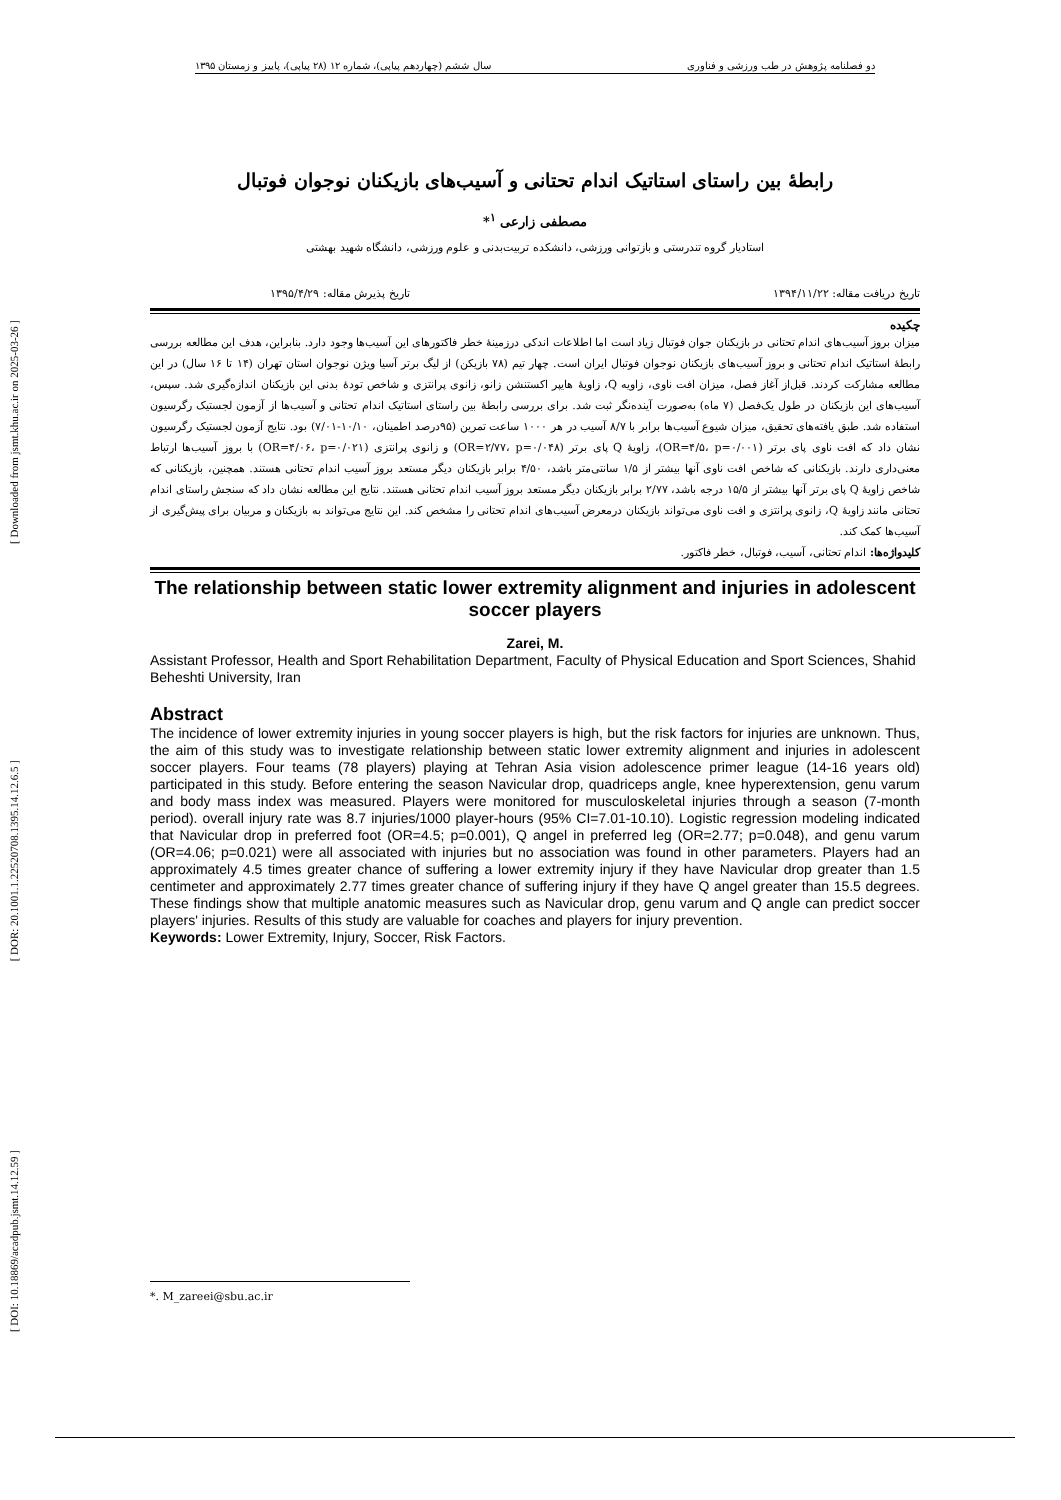[ Downloaded from jsmt.khu.ac.ir on 2025-03-26 ]
[ DOR: 20.1001.1.22520708.1395.14.12.6.5 ]
[ DOI: 10.18869/acadpub.jsmt.14.12.59 ]
دو فصلنامه پژوهش در طب ورزشی و فناوری سال ششم (چهاردهم پیاپی)، شماره ۱۲ (۲۸ پیاپی)، پاییز و زمستان ۱۳۹۵
رابطۀ بین راستای استاتیک اندام تحتانی و آسیب‌های بازیکنان نوجوان فوتبال
مصطفی زارعی <sup>۱</sup>*
استادیار گروه تندرستی و بازتوانی ورزشی، دانشکده تربیت‌بدنی و علوم ورزشی، دانشگاه شهید بهشتی
تاریخ دریافت مقاله: ۱۳۹۴/۱۱/۲۲ تاریخ پذیرش مقاله: ۱۳۹۵/۴/۲۹
چکیده
میزان بروز آسیب‌های اندام تحتانی در بازیکنان جوان فوتبال زیاد است اما اطلاعات اندکی درزمینۀ خطر فاکتورهای این آسیب‌ها وجود دارد. بنابراین، هدف این مطالعه بررسی رابطۀ استاتیک اندام تحتانی و بروز آسیب‌های بازیکنان نوجوان فوتبال ایران است. چهار تیم (۷۸ بازیکن) از لیگ برتر آسیا ویژن نوجوان استان تهران (۱۴ تا ۱۶ سال) در این مطالعه مشارکت کردند. قبل‌از آغاز فصل، میزان افت ناوی، زاویه Q، زاویۀ هایپر اکستنشن زانو، زانوی پرانتزی و شاخص تودۀ بدنی این بازیکنان اندازه‌گیری شد. سپس، آسیب‌های این بازیکنان در طول یک‌فصل (۷ ماه) به‌صورت آینده‌نگر ثبت شد. برای بررسی رابطۀ بین راستای استاتیک اندام تحتانی و آسیب‌ها از آزمون لجستیک رگرسیون استفاده شد. طبق یافته‌های تحقیق، میزان شیوع آسیب‌ها برابر با ۸/۷ آسیب در هر ۱۰۰۰ ساعت تمرین (۹۵درصد اطمینان، ۱۰/۱۰-۷/۰۱) بود. نتایج آزمون لجستیک رگرسیون نشان داد که افت ناوی پای برتر (OR=۴/۵، p=۰/۰۰۱)، زاویۀ Q پای برتر (OR=۲/۷۷، p=۰/۰۴۸) و زانوی پرانتزی (OR=۴/۰۶، p=۰/۰۲۱) با بروز آسیب‌ها ارتباط معنی‌داری دارند. بازیکنانی که شاخص افت ناوی آنها بیشتر از ۱/۵ سانتی‌متر باشد، ۴/۵۰ برابر بازیکنان دیگر مستعد بروز آسیب اندام تحتانی هستند. همچنین، بازیکنانی که شاخص زاویۀ Q پای برتر آنها بیشتر از ۱۵/۵ درجه باشد، ۲/۷۷ برابر بازیکنان دیگر مستعد بروز آسیب اندام تحتانی هستند. نتایج این مطالعه نشان داد که سنجش راستای اندام تحتانی مانند زاویۀ Q، زانوی پرانتزی و افت ناوی می‌تواند بازیکنان درمعرض آسیب‌های اندام تحتانی را مشخص کند. این نتایج می‌تواند به بازیکنان و مربیان برای پیش‌گیری از آسیب‌ها کمک کند.
کلیدواژه‌ها: اندام تحتانی، آسیب، فوتبال، خطر فاکتور.
The relationship between static lower extremity alignment and injuries in adolescent soccer players
Zarei, M.
Assistant Professor, Health and Sport Rehabilitation Department, Faculty of Physical Education and Sport Sciences, Shahid Beheshti University, Iran
Abstract
The incidence of lower extremity injuries in young soccer players is high, but the risk factors for injuries are unknown. Thus, the aim of this study was to investigate relationship between static lower extremity alignment and injuries in adolescent soccer players. Four teams (78 players) playing at Tehran Asia vision adolescence primer league (14-16 years old) participated in this study. Before entering the season Navicular drop, quadriceps angle, knee hyperextension, genu varum and body mass index was measured. Players were monitored for musculoskeletal injuries through a season (7-month period). overall injury rate was 8.7 injuries/1000 player-hours (95% CI=7.01-10.10). Logistic regression modeling indicated that Navicular drop in preferred foot (OR=4.5; p=0.001), Q angel in preferred leg (OR=2.77; p=0.048), and genu varum (OR=4.06; p=0.021) were all associated with injuries but no association was found in other parameters. Players had an approximately 4.5 times greater chance of suffering a lower extremity injury if they have Navicular drop greater than 1.5 centimeter and approximately 2.77 times greater chance of suffering injury if they have Q angel greater than 15.5 degrees. These findings show that multiple anatomic measures such as Navicular drop, genu varum and Q angle can predict soccer players' injuries. Results of this study are valuable for coaches and players for injury prevention.
Keywords: Lower Extremity, Injury, Soccer, Risk Factors.
*. M_zareei@sbu.ac.ir